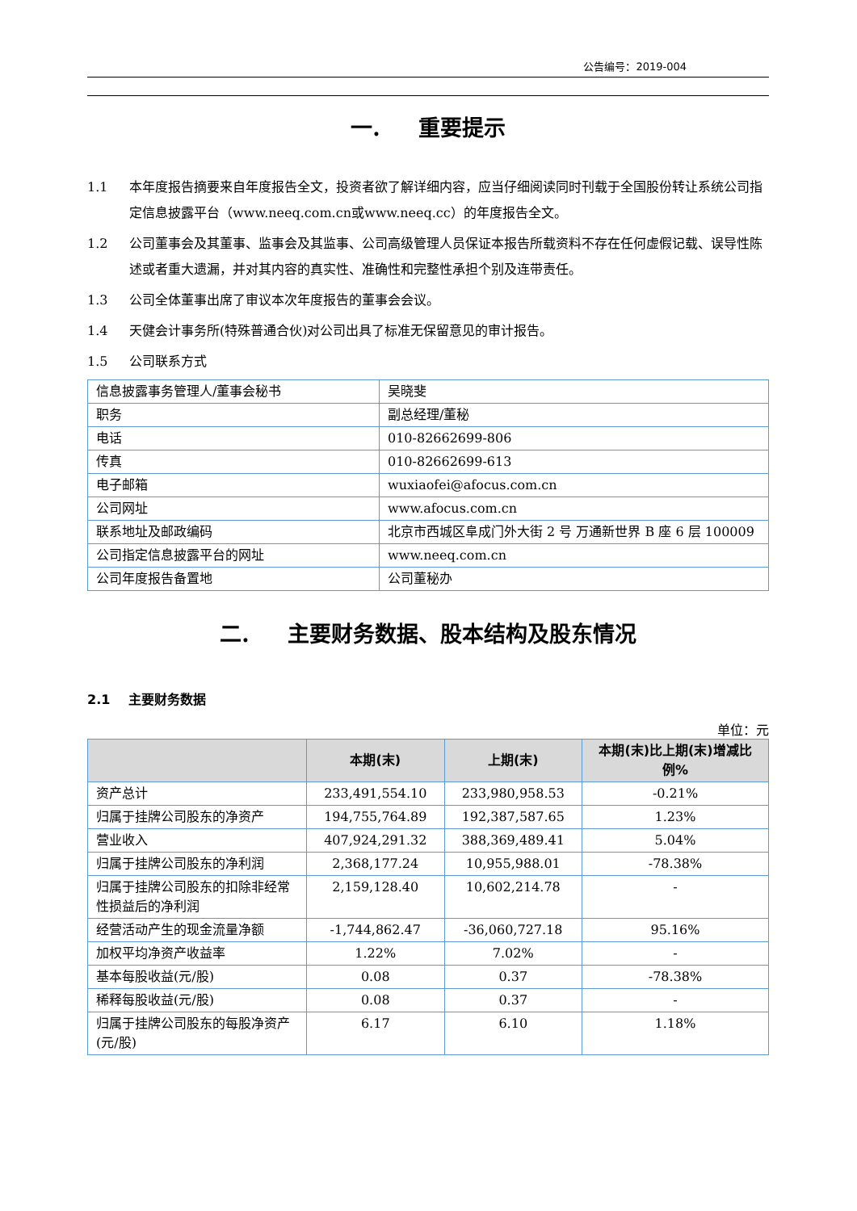公告编号：2019-004
一. 重要提示
1.1 本年度报告摘要来自年度报告全文，投资者欲了解详细内容，应当仔细阅读同时刊载于全国股份转让系统公司指定信息披露平台（www.neeq.com.cn或www.neeq.cc）的年度报告全文。
1.2 公司董事会及其董事、监事会及其监事、公司高级管理人员保证本报告所载资料不存在任何虚假记载、误导性陈述或者重大遗漏，并对其内容的真实性、准确性和完整性承担个别及连带责任。
1.3 公司全体董事出席了审议本次年度报告的董事会会议。
1.4 天健会计事务所(特殊普通合伙)对公司出具了标准无保留意见的审计报告。
1.5 公司联系方式
| 信息披露事务管理人/董事会秘书 | 吴晓斐 |
| 职务 | 副总经理/董秘 |
| 电话 | 010-82662699-806 |
| 传真 | 010-82662699-613 |
| 电子邮箱 | wuxiaofei@afocus.com.cn |
| 公司网址 | www.afocus.com.cn |
| 联系地址及邮政编码 | 北京市西城区阜成门外大街 2 号 万通新世界 B 座 6 层 100009 |
| 公司指定信息披露平台的网址 | www.neeq.com.cn |
| 公司年度报告备置地 | 公司董秘办 |
二. 主要财务数据、股本结构及股东情况
2.1 主要财务数据
单位：元
| | 本期(末) | 上期(末) | 本期(末)比上期(末)增减比例% |
| --- | --- | --- | --- |
| 资产总计 | 233,491,554.10 | 233,980,958.53 | -0.21% |
| 归属于挂牌公司股东的净资产 | 194,755,764.89 | 192,387,587.65 | 1.23% |
| 营业收入 | 407,924,291.32 | 388,369,489.41 | 5.04% |
| 归属于挂牌公司股东的净利润 | 2,368,177.24 | 10,955,988.01 | -78.38% |
| 归属于挂牌公司股东的扣除非经常性损益后的净利润 | 2,159,128.40 | 10,602,214.78 | - |
| 经营活动产生的现金流量净额 | -1,744,862.47 | -36,060,727.18 | 95.16% |
| 加权平均净资产收益率 | 1.22% | 7.02% | - |
| 基本每股收益(元/股) | 0.08 | 0.37 | -78.38% |
| 稀释每股收益(元/股) | 0.08 | 0.37 | - |
| 归属于挂牌公司股东的每股净资产(元/股) | 6.17 | 6.10 | 1.18% |